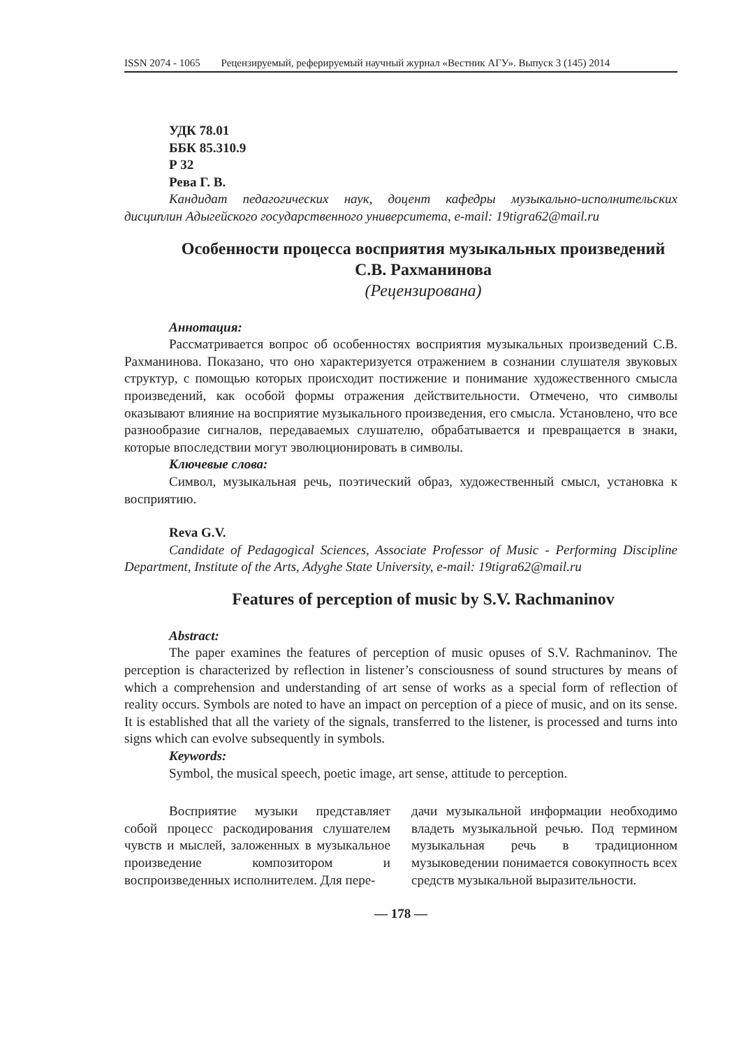ISSN 2074 - 1065 Рецензируемый, реферируемый научный журнал «Вестник АГУ». Выпуск 3 (145) 2014
УДК 78.01
ББК 85.310.9
Р 32
Рева Г. В.
Кандидат педагогических наук, доцент кафедры музыкально-исполнительских дисциплин Адыгейского государственного университета, e-mail: 19tigra62@mail.ru
Особенности процесса восприятия музыкальных произведений С.В. Рахманинова
(Рецензирована)
Аннотация:
Рассматривается вопрос об особенностях восприятия музыкальных произведений С.В. Рахманинова. Показано, что оно характеризуется отражением в сознании слушателя звуковых структур, с помощью которых происходит постижение и понимание художественного смысла произведений, как особой формы отражения действительности. Отмечено, что символы оказывают влияние на восприятие музыкального произведения, его смысла. Установлено, что все разнообразие сигналов, передаваемых слушателю, обрабатывается и превращается в знаки, которые впоследствии могут эволюционировать в символы.
Ключевые слова:
Символ, музыкальная речь, поэтический образ, художественный смысл, установка к восприятию.
Reva G.V.
Candidate of Pedagogical Sciences, Associate Professor of Music - Performing Discipline Department, Institute of the Arts, Adyghe State University, e-mail: 19tigra62@mail.ru
Features of perception of music by S.V. Rachmaninov
Abstract:
The paper examines the features of perception of music opuses of S.V. Rachmaninov. The perception is characterized by reflection in listener’s consciousness of sound structures by means of which a comprehension and understanding of art sense of works as a special form of reflection of reality occurs. Symbols are noted to have an impact on perception of a piece of music, and on its sense. It is established that all the variety of the signals, transferred to the listener, is processed and turns into signs which can evolve subsequently in symbols.
Keywords:
Symbol, the musical speech, poetic image, art sense, attitude to perception.
Восприятие музыки представляет собой процесс раскодирования слушателем чувств и мыслей, заложенных в музыкальное произведение композитором и воспроизведенных исполнителем. Для пере-
дачи музыкальной информации необходимо владеть музыкальной речью. Под термином музыкальная речь в традиционном музыковедении понимается совокупность всех средств музыкальной выразительности.
— 178 —